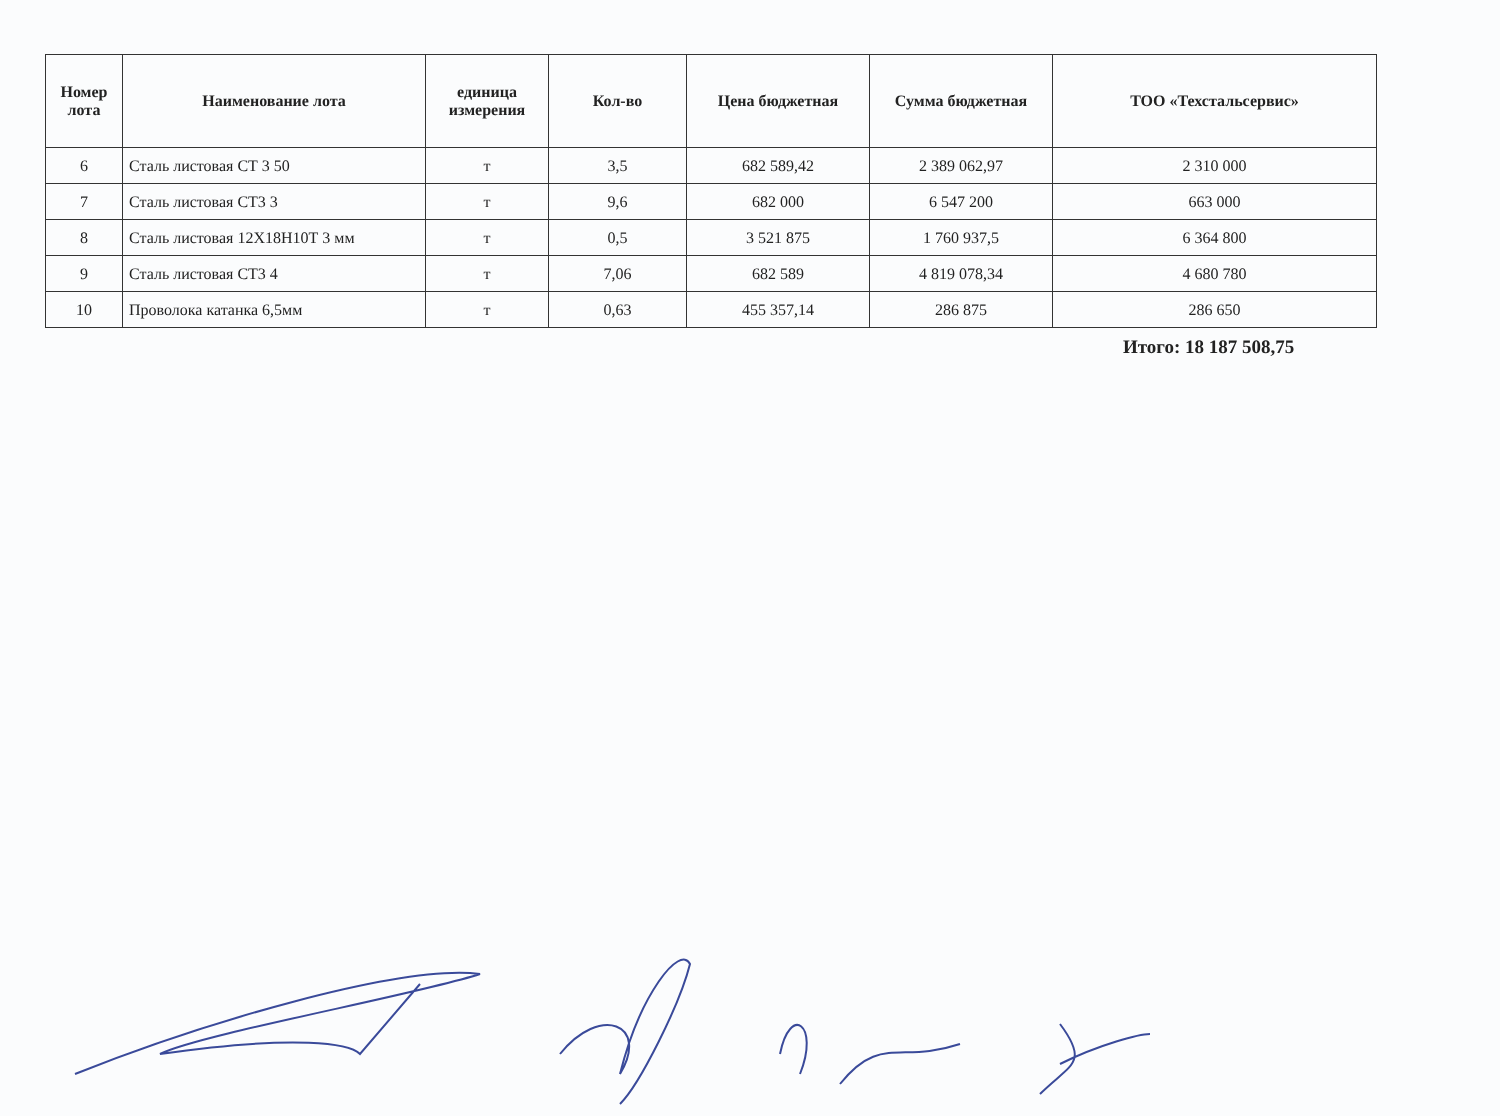| Номер лота | Наименование лота | единица измерения | Кол-во | Цена бюджетная | Сумма бюджетная | ТОО «Техстальсервис» |
| --- | --- | --- | --- | --- | --- | --- |
| 6 | Сталь листовая СТ 3 50 | т | 3,5 | 682 589,42 | 2 389 062,97 | 2 310 000 |
| 7 | Сталь листовая СТ3 3 | т | 9,6 | 682 000 | 6 547 200 | 663 000 |
| 8 | Сталь листовая 12Х18Н10Т 3 мм | т | 0,5 | 3 521 875 | 1 760 937,5 | 6 364 800 |
| 9 | Сталь листовая СТ3 4 | т | 7,06 | 682 589 | 4 819 078,34 | 4 680 780 |
| 10 | Проволока катанка 6,5мм | т | 0,63 | 455 357,14 | 286 875 | 286 650 |
Итого: 18 187 508,75